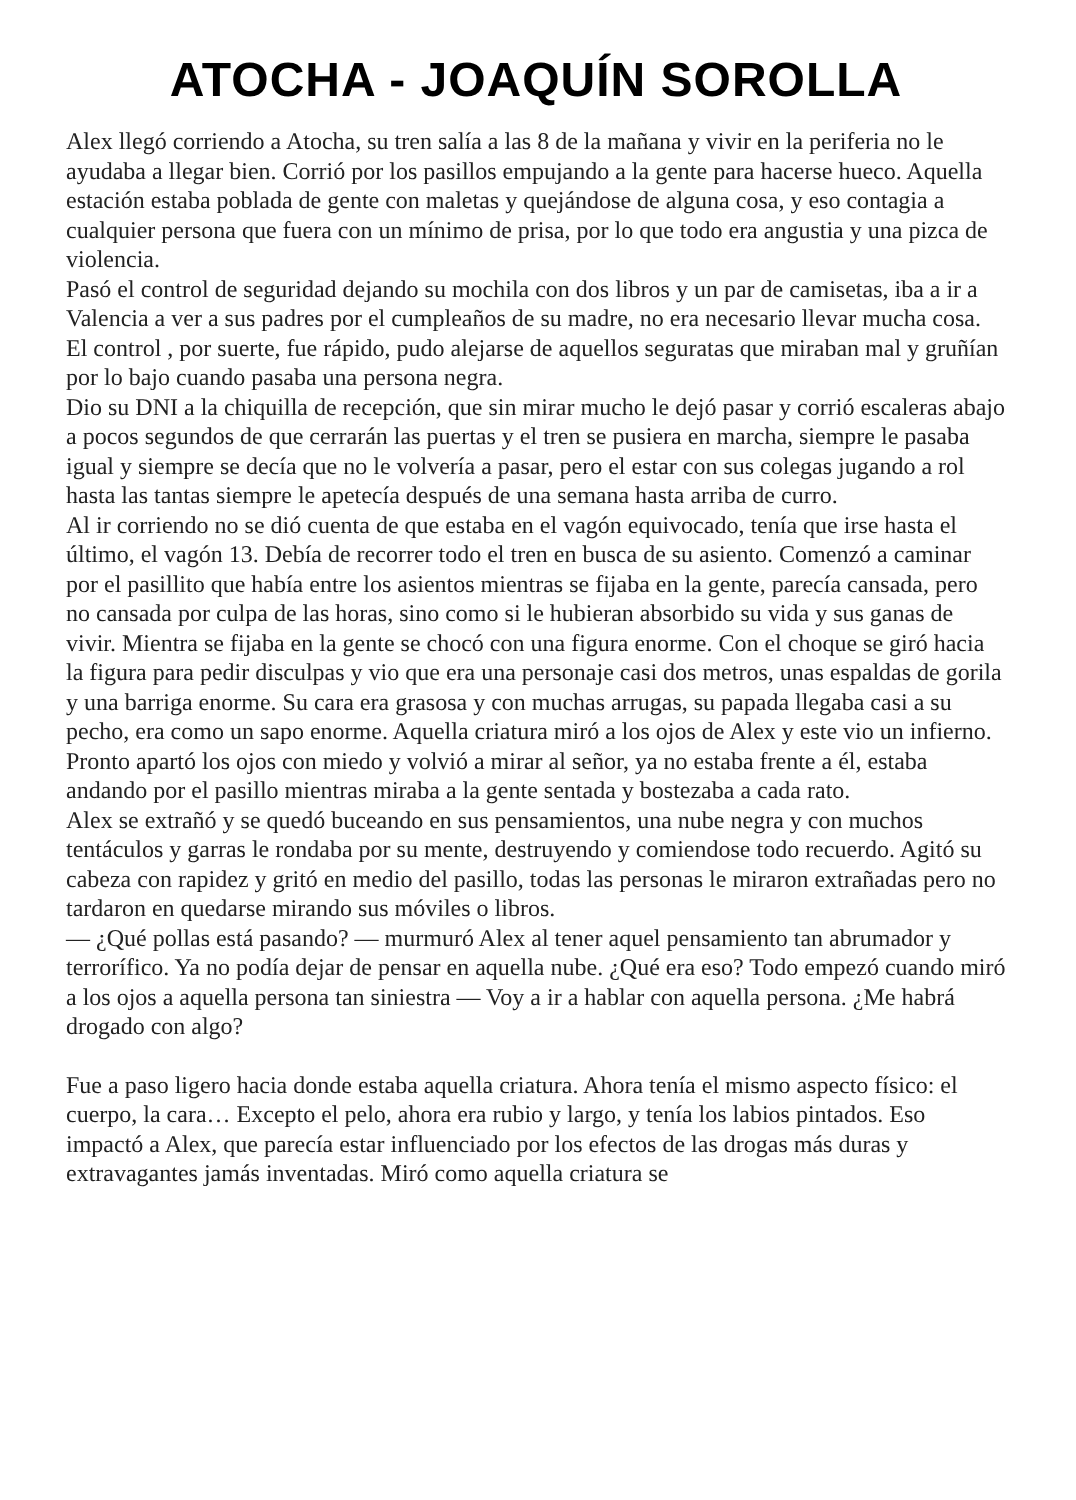ATOCHA - JOAQUÍN SOROLLA
Alex llegó corriendo a Atocha, su tren salía a las 8 de la mañana y vivir en la periferia no le ayudaba a llegar bien. Corrió por los pasillos empujando a la gente para hacerse hueco. Aquella estación estaba poblada de gente con maletas y quejándose de alguna cosa, y eso contagia a cualquier persona que fuera con un mínimo de prisa, por lo que todo era angustia y una pizca de violencia.
Pasó el control de seguridad dejando su mochila con dos libros y un par de camisetas, iba a ir a Valencia a ver a sus padres por el cumpleaños de su madre, no era necesario llevar mucha cosa. El control , por suerte, fue rápido, pudo alejarse de aquellos seguratas que miraban mal y gruñían por lo bajo cuando pasaba una persona negra.
Dio su DNI a la chiquilla de recepción, que sin mirar mucho le dejó pasar y corrió escaleras abajo a pocos segundos de que cerrarán las puertas y el tren se pusiera en marcha, siempre le pasaba igual y siempre se decía que no le volvería a pasar, pero el estar con sus colegas jugando a rol hasta las tantas siempre le apetecía después de una semana hasta arriba de curro.
Al ir corriendo no se dió cuenta de que estaba en el vagón equivocado, tenía que irse hasta el último, el vagón 13. Debía de recorrer todo el tren en busca de su asiento. Comenzó a caminar por el pasillito que había entre los asientos mientras se fijaba en la gente, parecía cansada, pero no cansada por culpa de las horas, sino como si le hubieran absorbido su vida y sus ganas de vivir. Mientra se fijaba en la gente se chocó con una figura enorme. Con el choque se giró hacia la figura para pedir disculpas y vio que era una personaje casi dos metros, unas espaldas de gorila y una barriga enorme. Su cara era grasosa y con muchas arrugas, su papada llegaba casi a su pecho, era como un sapo enorme. Aquella criatura miró a los ojos de Alex y este vio un infierno. Pronto apartó los ojos con miedo y volvió a mirar al señor, ya no estaba frente a él, estaba andando por el pasillo mientras miraba a la gente sentada y bostezaba a cada rato.
Alex se extrañó y se quedó buceando en sus pensamientos, una nube negra y con muchos tentáculos y garras le rondaba por su mente, destruyendo y comiendose todo recuerdo. Agitó su cabeza con rapidez y gritó en medio del pasillo, todas las personas le miraron extrañadas pero no tardaron en quedarse mirando sus móviles o libros.
— ¿Qué pollas está pasando? — murmuró Alex al tener aquel pensamiento tan abrumador y terrorífico. Ya no podía dejar de pensar en aquella nube. ¿Qué era eso? Todo empezó cuando miró a los ojos a aquella persona tan siniestra — Voy a ir a hablar con aquella persona. ¿Me habrá drogado con algo?
Fue a paso ligero hacia donde estaba aquella criatura. Ahora tenía el mismo aspecto físico: el cuerpo, la cara… Excepto el pelo, ahora era rubio y largo, y tenía los labios pintados. Eso impactó a Alex, que parecía estar influenciado por los efectos de las drogas más duras y extravagantes jamás inventadas. Miró como aquella criatura se